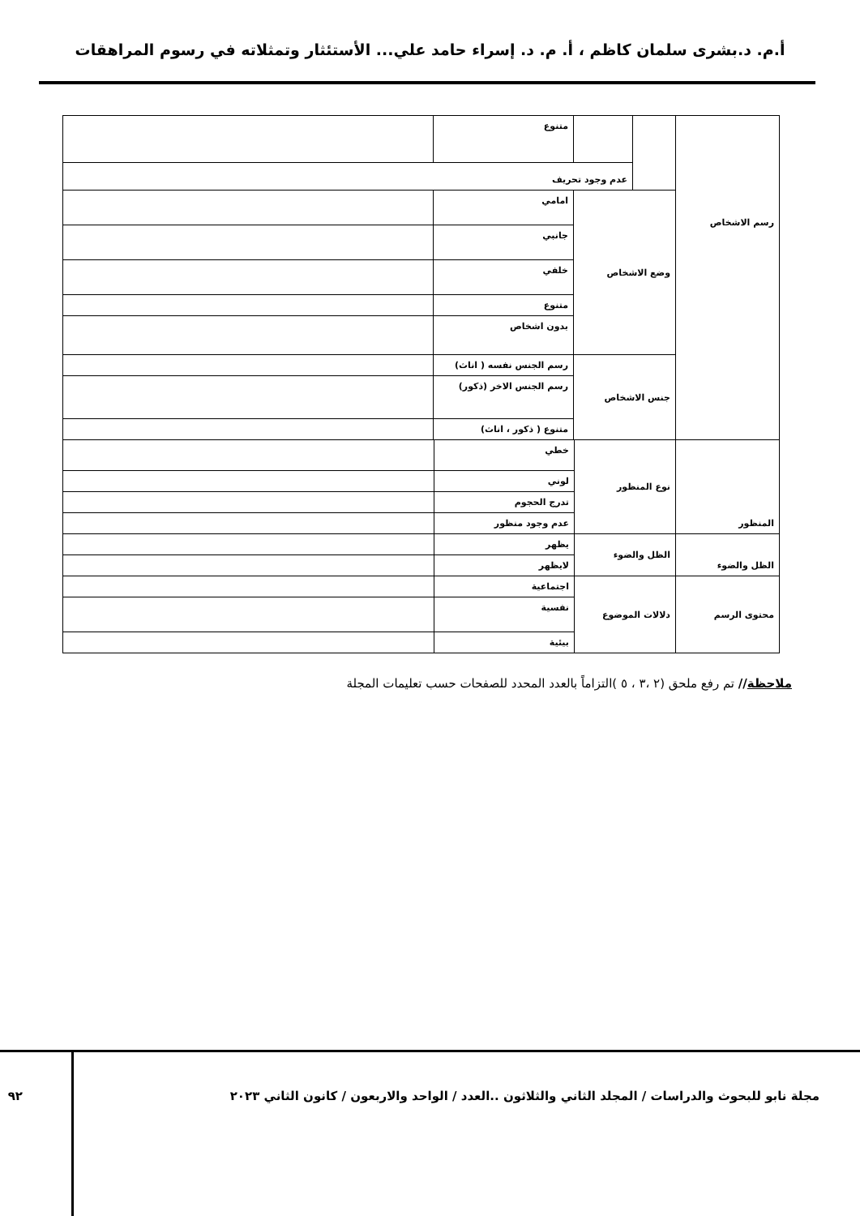أ.م. د.بشرى سلمان كاظم ، أ. م. د. إسراء حامد علي... الأستئثار وتمثلاته في رسوم المراهقات
| رسم الاشخاص | | | متنوع | |
| | | عدم وجود تحريف | | |
| | وضع الاشخاص | | امامي | |
| | | | جانبي | |
| | | | خلفي | |
| | | | متنوع | |
| | | | بدون اشخاص | |
| | جنس الاشخاص | | رسم الجنس نفسه ( اناث) | |
| | | | رسم الجنس الاخر (ذكور) | |
| | | | متنوع ( ذكور ، اناث) | |
| المنظور | نوع المنظور | خطي | |
| | | لوني | |
| | | تدرج الحجوم | |
| | | عدم وجود منظور | |
| الظل والضوء | الظل والضوء | يظهر | |
| | | لايظهر | |
| محتوى الرسم | دلالات الموضوع | اجتماعية | |
| | | نفسية | |
| | | بيئية | |
ملاحظة// تم رفع ملحق (٢ ،٣ ، ٥ )التزاماً بالعدد المحدد للصفحات حسب تعليمات المجلة
مجلة نابو للبحوث والدراسات / المجلد الثاني والثلاثون ..العدد / الواحد والاربعون / كانون الثاني ٢٠٢٣
٩٢